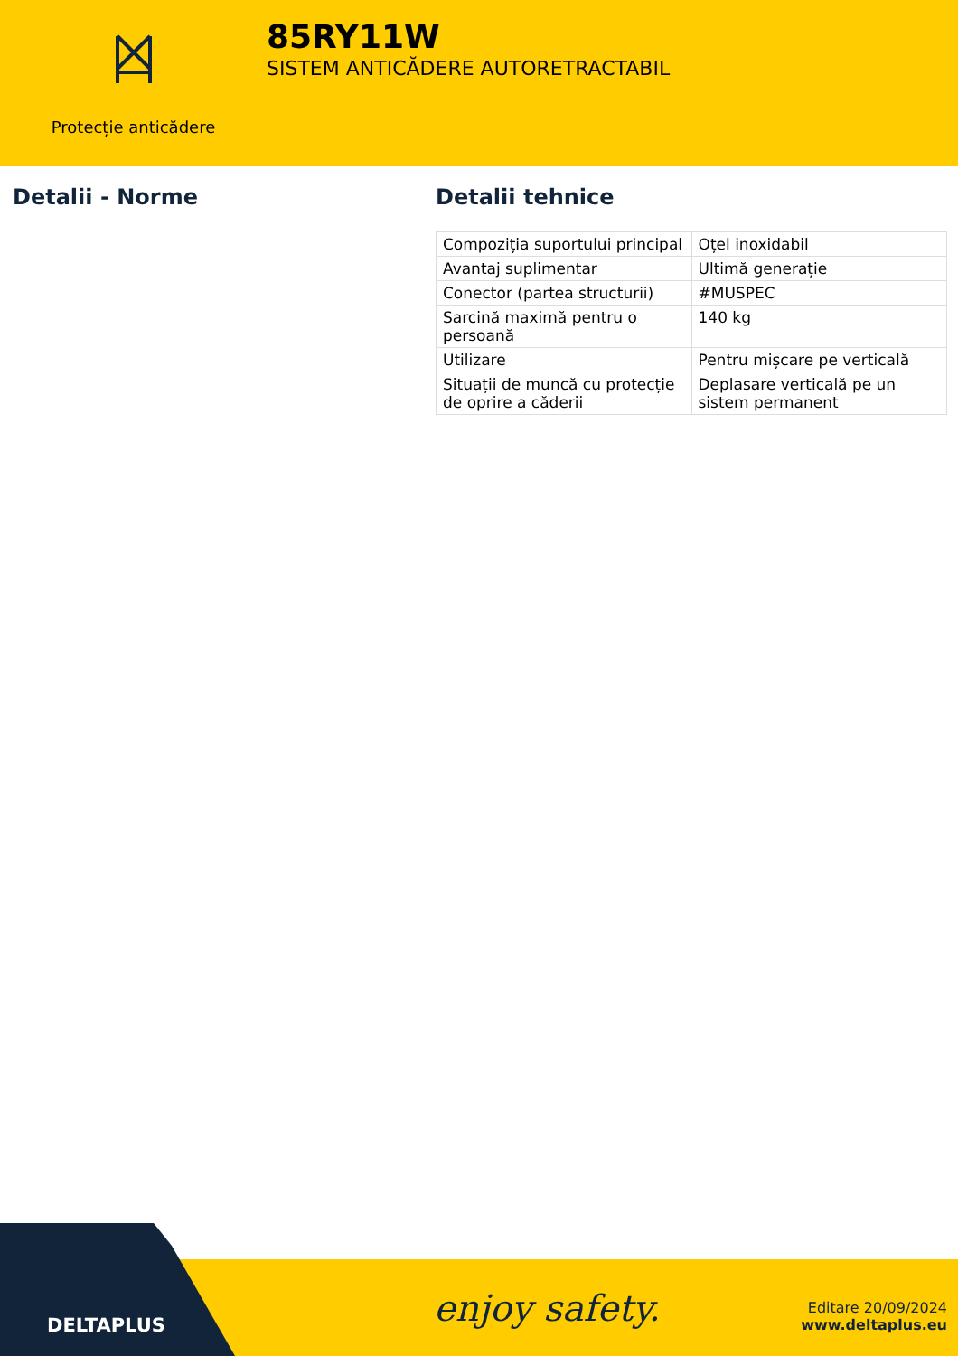Protecție anticădere
85RY11W
SISTEM ANTICĂDERE AUTORETRACTABIL
Detalii - Norme Detalii tehnice
| Compoziția suportului principal | Oțel inoxidabil |
| Avantaj suplimentar | Ultimă generație |
| Conector (partea structurii) | #MUSPEC |
| Sarcină maximă pentru o persoană | 140 kg |
| Utilizare | Pentru mișcare pe verticală |
| Situații de muncă cu protecție de oprire a căderii | Deplasare verticală pe un sistem permanent |
DELTAPLUS enjoy safety.
Editare 20/09/2024
www.deltaplus.eu